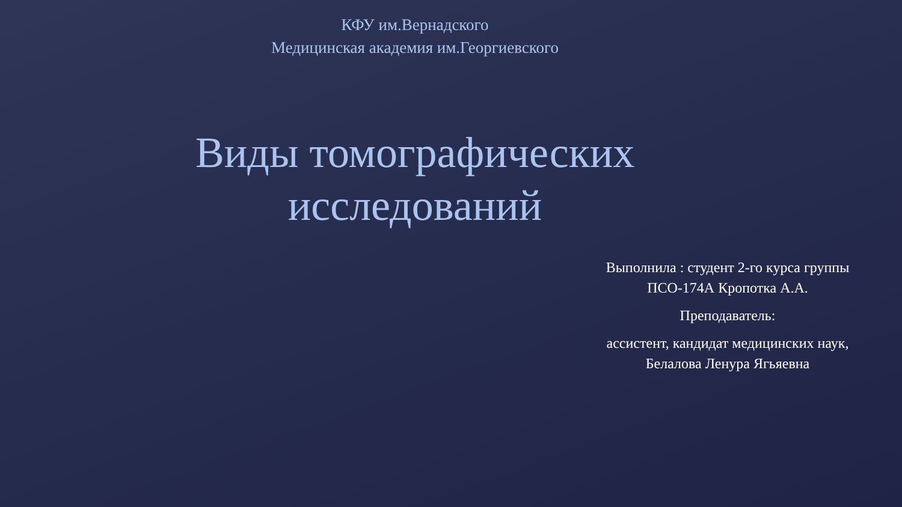КФУ им.Вернадского
Медицинская академия им.Георгиевского
Виды томографических
исследований
Выполнила : студент 2-го курса группы ПСО-174А Кропотка А.А.
Преподаватель:
ассистент, кандидат медицинских наук, Белалова Ленура Ягьяевна